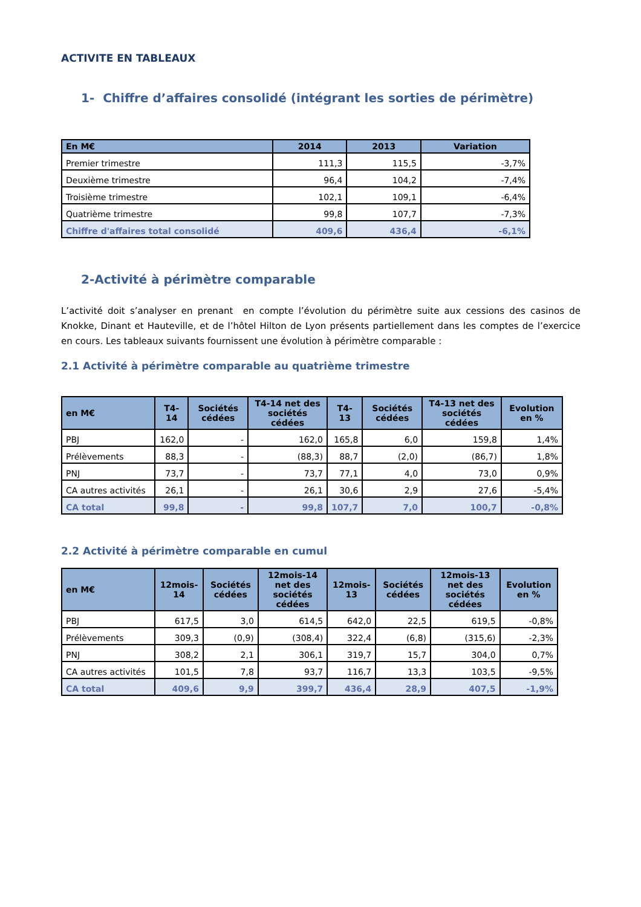ACTIVITE EN TABLEAUX
1- Chiffre d’affaires consolidé (intégrant les sorties de périmètre)
| En M€ | 2014 | 2013 | Variation |
| --- | --- | --- | --- |
| Premier trimestre | 111,3 | 115,5 | -3,7% |
| Deuxième trimestre | 96,4 | 104,2 | -7,4% |
| Troisième trimestre | 102,1 | 109,1 | -6,4% |
| Quatrième trimestre | 99,8 | 107,7 | -7,3% |
| Chiffre d'affaires total consolidé | 409,6 | 436,4 | -6,1% |
2-Activité à périmètre comparable
L’activité doit s’analyser en prenant en compte l’évolution du périmètre suite aux cessions des casinos de Knokke, Dinant et Hauteville, et de l’hôtel Hilton de Lyon présents partiellement dans les comptes de l’exercice en cours. Les tableaux suivants fournissent une évolution à périmètre comparable :
2.1 Activité à périmètre comparable au quatrième trimestre
| en M€ | T4-14 | Sociétés cédées | T4-14 net des sociétés cédées | T4-13 | Sociétés cédées | T4-13 net des sociétés cédées | Evolution en % |
| --- | --- | --- | --- | --- | --- | --- | --- |
| PBJ | 162,0 | - | 162,0 | 165,8 | 6,0 | 159,8 | 1,4% |
| Prélèvements | 88,3 | - | (88,3) | 88,7 | (2,0) | (86,7) | 1,8% |
| PNJ | 73,7 | - | 73,7 | 77,1 | 4,0 | 73,0 | 0,9% |
| CA autres activités | 26,1 | - | 26,1 | 30,6 | 2,9 | 27,6 | -5,4% |
| CA total | 99,8 | - | 99,8 | 107,7 | 7,0 | 100,7 | -0,8% |
2.2 Activité à périmètre comparable en cumul
| en M€ | 12mois-14 | Sociétés cédées | 12mois-14 net des sociétés cédées | 12mois-13 | Sociétés cédées | 12mois-13 net des sociétés cédées | Evolution en % |
| --- | --- | --- | --- | --- | --- | --- | --- |
| PBJ | 617,5 | 3,0 | 614,5 | 642,0 | 22,5 | 619,5 | -0,8% |
| Prélèvements | 309,3 | (0,9) | (308,4) | 322,4 | (6,8) | (315,6) | -2,3% |
| PNJ | 308,2 | 2,1 | 306,1 | 319,7 | 15,7 | 304,0 | 0,7% |
| CA autres activités | 101,5 | 7,8 | 93,7 | 116,7 | 13,3 | 103,5 | -9,5% |
| CA total | 409,6 | 9,9 | 399,7 | 436,4 | 28,9 | 407,5 | -1,9% |